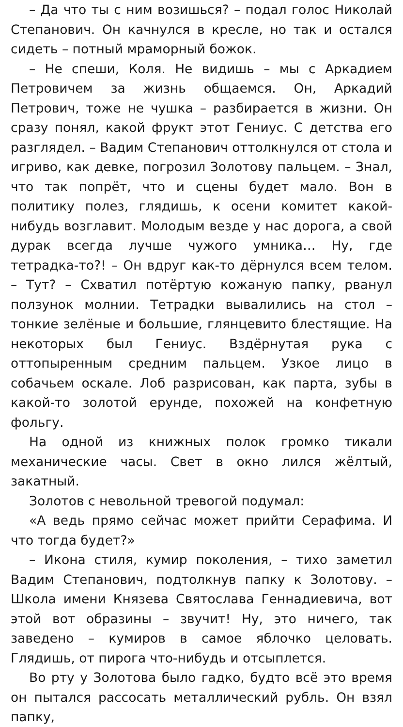– Да что ты с ним возишься? – подал голос Николай Степанович. Он качнулся в кресле, но так и остался сидеть – потный мраморный божок.
– Не спеши, Коля. Не видишь – мы с Аркадием Петровичем за жизнь общаемся. Он, Аркадий Петрович, тоже не чушка – разбирается в жизни. Он сразу понял, какой фрукт этот Гениус. С детства его разглядел. – Вадим Степанович оттолкнулся от стола и игриво, как девке, погрозил Золотову пальцем. – Знал, что так попрёт, что и сцены будет мало. Вон в политику полез, глядишь, к осени комитет какой-нибудь возглавит. Молодым везде у нас дорога, а свой дурак всегда лучше чужого умника… Ну, где тетрадка-то?! – Он вдруг как-то дёрнулся всем телом. – Тут? – Схватил потёртую кожаную папку, рванул ползунок молнии. Тетрадки вывалились на стол – тонкие зелёные и большие, глянцевито блестящие. На некоторых был Гениус. Вздёрнутая рука с оттопыренным средним пальцем. Узкое лицо в собачьем оскале. Лоб разрисован, как парта, зубы в какой-то золотой ерунде, похожей на конфетную фольгу.
На одной из книжных полок громко тикали механические часы. Свет в окно лился жёлтый, закатный.
Золотов с невольной тревогой подумал:
«А ведь прямо сейчас может прийти Серафима. И что тогда будет?»
– Икона стиля, кумир поколения, – тихо заметил Вадим Степанович, подтолкнув папку к Золотову. – Школа имени Князева Святослава Геннадиевича, вот этой вот образины – звучит! Ну, это ничего, так заведено – кумиров в самое яблочко целовать. Глядишь, от пирога что-нибудь и отсыплется.
Во рту у Золотова было гадко, будто всё это время он пытался рассосать металлический рубль. Он взял папку,